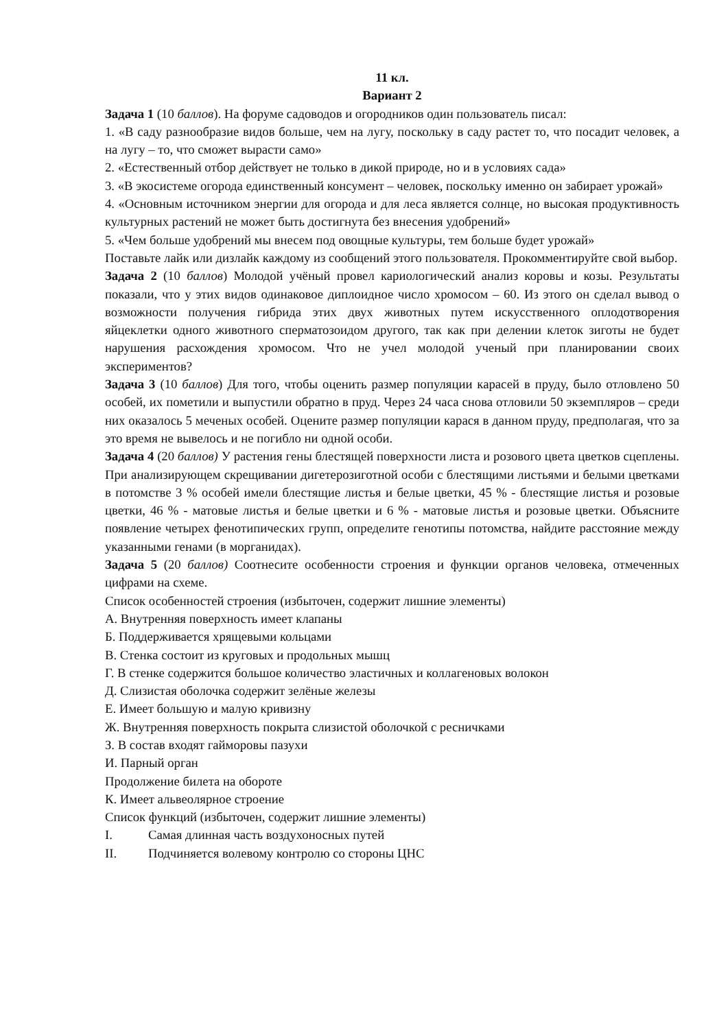11 кл.
Вариант 2
Задача 1 (10 баллов). На форуме садоводов и огородников один пользователь писал:
1. «В саду разнообразие видов больше, чем на лугу, поскольку в саду растет то, что посадит человек, а на лугу – то, что сможет вырасти само»
2. «Естественный отбор действует не только в дикой природе, но и в условиях сада»
3. «В экосистеме огорода единственный консумент – человек, поскольку именно он забирает урожай»
4. «Основным источником энергии для огорода и для леса является солнце, но высокая продуктивность культурных растений не может быть достигнута без внесения удобрений»
5. «Чем больше удобрений мы внесем под овощные культуры, тем больше будет урожай»
Поставьте лайк или дизлайк каждому из сообщений этого пользователя. Прокомментируйте свой выбор.
Задача 2 (10 баллов) Молодой учёный провел кариологический анализ коровы и козы. Результаты показали, что у этих видов одинаковое диплоидное число хромосом – 60. Из этого он сделал вывод о возможности получения гибрида этих двух животных путем искусственного оплодотворения яйцеклетки одного животного сперматозоидом другого, так как при делении клеток зиготы не будет нарушения расхождения хромосом. Что не учел молодой ученый при планировании своих экспериментов?
Задача 3 (10 баллов) Для того, чтобы оценить размер популяции карасей в пруду, было отловлено 50 особей, их пометили и выпустили обратно в пруд. Через 24 часа снова отловили 50 экземпляров – среди них оказалось 5 меченых особей. Оцените размер популяции карася в данном пруду, предполагая, что за это время не вывелось и не погибло ни одной особи.
Задача 4 (20 баллов) У растения гены блестящей поверхности листа и розового цвета цветков сцеплены. При анализирующем скрещивании дигетерозиготной особи с блестящими листьями и белыми цветками в потомстве 3 % особей имели блестящие листья и белые цветки, 45 % - блестящие листья и розовые цветки, 46 % - матовые листья и белые цветки и 6 % - матовые листья и розовые цветки. Объясните появление четырех фенотипических групп, определите генотипы потомства, найдите расстояние между указанными генами (в морганидах).
Задача 5 (20 баллов) Соотнесите особенности строения и функции органов человека, отмеченных цифрами на схеме.
Список особенностей строения (избыточен, содержит лишние элементы)
А. Внутренняя поверхность имеет клапаны
Б. Поддерживается хрящевыми кольцами
В. Стенка состоит из круговых и продольных мышц
Г. В стенке содержится большое количество эластичных и коллагеновых волокон
Д. Слизистая оболочка содержит зелёные железы
Е. Имеет большую и малую кривизну
Ж. Внутренняя поверхность покрыта слизистой оболочкой с ресничками
З. В состав входят гайморовы пазухи
И. Парный орган
Продолжение билета на обороте
К. Имеет альвеолярное строение
Список функций (избыточен, содержит лишние элементы)
I. Самая длинная часть воздухоносных путей
II. Подчиняется волевому контролю со стороны ЦНС